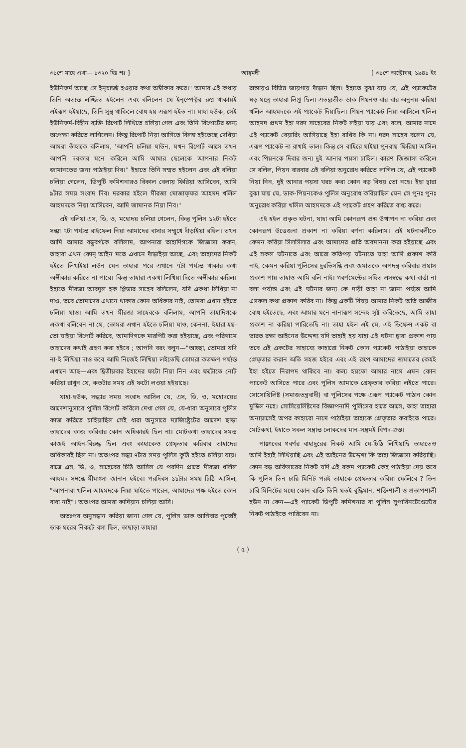৩১শে মাহে এখা— ১৩২০ হিঃ শঃ ] আহ্‌মদী [ ৩১শে অক্টোবর, ১৯৪১ ইং
ইউনিফর্ম আছে সে ইন্‌চার্জ্জ হওয়ার কথা অস্বীকার করে।" আমার এই কথায় তিনি অত্যন্ত লজ্জিত হইলেন এবং বলিলেন যে ইন্‌স্পেক্টর রুগ্ন থাকায়ই এইরূপ হইয়াছে, তিনি সুস্থ থাকিলে বোধ হয় এরূপ হইত না। যাহা হউক, সেই ইউনিফর্ম-বিহীন ব্যক্তি রিপোর্ট লিখিতে চলিয়া গেল এবং তিনি রিপোর্টের জন্য অপেক্ষা করিতে লাগিলেন। কিন্তু রিপোর্ট নিয়া আসিতে বিলম্ব হইতেছে দেখিয়া আমরা তাঁহাকে বলিলাম, 'আপনি চলিয়া যাউন, যখন রিপোর্ট আসে তখন আপনি দরকার মনে করিলে আমি আমার ছেলেকে আপনার নিকট জামানতের জন্য পাঠাইয়া দিব।" ইহাতে তিনি সম্মত হইলেন এবং এই বলিয়া চলিয়া গেলেন, 'ডিপুটি কমিশনারও বিকাল বেলায় ফিরিয়া আসিবেন, আমি ৯টার সময় সংবাদ দিব। দরকার হইলে মীরজা মোজাফ্‌ফর আহমদ খলিল আহমদকে নিয়া আসিবেন, আমি জামানত নিয়া নিব।"
এই বলিয়া এস, ডি, ও, মহোদয় চলিয়া গেলেন, কিন্তু পুলিস ১২টা হইতে সন্ধ্যা ৭টা পর্য্যন্ত রাইফেল নিয়া আমাদের বাসার সম্মুখে দাঁড়াইয়া রহিল। তখন আমি আমার বন্ধুবর্গকে বলিলাম, আপনারা তাহাদিগকে জিজ্ঞাসা করুন, তাহারা এখন কোন্ আইন মতে এখানে দাঁড়াইয়া আছে, এবং তাহাদের নিকট হইতে লিখাইয়া লউন যেন তাহারা পরে এখানে ৭টা পর্য্যন্ত থাকার কথা অস্বীকার করিতে না পারে। কিন্তু তাহারা একথা লিখিয়া দিতে অস্বীকার করিল। ইহাতে মীরজা আবদুল হক প্লিডার সাহেব বলিলেন, যদি একথা লিখিয়া না দাও, তবে তোমাদের এখানে থাকার কোন অধিকার নাই, তোমরা এখান হইতে চলিয়া যাও। আমি তখন মীরজা সাহেবকে বলিলাম, আপনি তাহাদিগকে একথা বলিবেন না যে, তোমরা এখান হইতে চলিয়া যাও, কেননা, ইহারা হয়-তো যাইয়া রিপোর্ট করিবে, আমাদিগকে মারপিট করা হইয়াছে, এবং পরিণামে তাহাদের কথাই গ্রহণ করা হইবে ; আপনি বরং বলুন—"আচ্ছা, তোমরা যদি না-ই লিখিয়া দাও তবে আমি নিজেই লিখিয়া লইতেছি তোমরা কতক্ষণ পর্য্যন্ত এখানে আছ—এবং দ্বিতীয়বার ইহাদের ফটো নিয়া নিন এবং ফটোতে নোট করিয়া রাখুন যে, কতটার সময় এই ফটো লওয়া হইয়াছে।
যাহা-হউক, সন্ধ্যার সময় সংবাদ আসিল যে, এস, ডি, ও, মহোদয়ের আদেশানুসারে পুলিস রিপোর্ট করিলে দেখা গেল যে, যে-ধারা অনুসারে পুলিস কাজ করিতে চাহিয়াছিল সেই ধারা অনুসারে ম্যাজিষ্ট্রেটের আদেশ ছাড়া তাহাদের কাজ করিবার কোন অধিকারই ছিল না। মোটকথা তাহাদের সমস্ত কাজই আইন-বিরুদ্ধ ছিল এবং কাহাকেও গ্রেফ্‌তার করিবার তাহাদের অধিকারই ছিল না। অতঃপর সন্ধ্যা ৭টার সময় পুলিস কুঠি হইতে চলিয়া যায়। রাত্রে এস, ডি, ও, সাহেবের চিঠি আসিল যে পরদিন প্রাতে মীরজা খলিল আহমদ সম্বন্ধে মীমাংসা জানান হইবে। পরদিবস ১১টার সময় চিঠি আসিল, "আপনারা খলিল আহমদকে নিয়া যাইতে পারেন, আমাদের পক্ষ হইতে কোন বাধা নাই"। অতঃপর আমরা কাদিয়ান চলিয়া আসি।
অতঃপর অনুসন্ধান করিয়া জানা গেল যে, পুলিস ডাক আসিবার পূর্ব্বেই ডাক ঘরের নিকটে বসা ছিল, তাছাড়া তাহারা
রাস্তায়ও বিভিন্ন জায়গায় দাঁড়ান ছিল। ইহাতে বুঝা যায় যে, এই প্যাকেটের ষড়-যন্ত্রে তাহারা লিপ্ত ছিল। এতদ্ব্যতীত ডাক পিয়নও বার বার অনুনয় করিয়া খলিল আহমদকে এই প্যাকেট দিয়াছিল। পিয়ন প্যাকেট নিয়া আসিলে খলিল আহমদ প্রথম ইহা দরদ সাহেবের নিকট লইয়া যায় এবং বলে, আমার নামে এই প্যাকেট বেয়ারিং আসিয়াছে ইহা রাখিব কি না। দরদ সাহেব বলেন যে, এরূপ প্যাকেট না রাখাই ভাল। কিন্তু সে বাহিরে যাইয়া পুনরায় ফিরিয়া আসিল এবং পিয়নকে দিবার জন্য দুই আনার পয়সা চাহিল। কারণ জিজ্ঞাসা করিলে সে বলিল, পিয়ন বারবার এই বলিয়া অনুরোধ করিতে লাগিল যে, এই প্যাকেট নিয়া নিন, দুই আনার পয়সা খরচ করা কোন বড় বিষয় তো নহে। ইহা দ্বারা বুঝা যায় যে, ডাক-পিয়নকেও পুলিস অনুরোধ করিয়াছিল যেন সে পুনঃ পুনঃ অনুরোধ করিয়া খলিল আহমদকে এই প্যাকেট গ্রহণ করিতে বাধ্য করে।
এই হইল প্রকৃত ঘটনা, যাহা আমি কোনরূপ প্রশ্ন উত্থাপন না করিয়া এবং কোনরূপ উত্তেজনা প্রকাশ না করিয়া বর্ণনা করিলাম। এই ঘটনাবলীতে কেমন করিয়া সিলসিলার এবং আমাদের প্রতি অবমাননা করা হইয়াছে এবং এই সকল ঘটনাতে এবং আরো কতিপয় ঘটনাতে যাহা আমি প্রকাশ করি নাই, কেমন করিয়া পুলিসের দুরভিসন্ধি এবং জমাতকে অপদস্থ করিবার প্রয়াস প্রকাশ পায় তাহাও আমি বলি নাই। গবর্ণমেন্টের সহিত এসম্বন্ধে কথা-বার্ত্তা না বলা পর্য্যন্ত এবং এই ঘটনার জন্য কে দায়ী তাহা না জানা পর্য্যন্ত আমি এসকল কথা প্রকাশ করিব না। কিন্তু একটি বিষয় আমার নিকট অতি আজীব বোধ হইতেছে, এবং আমার মনে নানারূপ সন্দেহ সৃষ্ট করিতেছে, আমি তাহা প্রকাশ না করিয়া পারিতেছি না। তাহা হইল এই যে, এই ডিফেন্স একট বা ভারত রক্ষা আইনের উদ্দেশ্য যদি তাহাই হয় যাহা এই ঘটনা দ্বারা প্রকাশ পায় তবে এই একটের সাহায্যে কাহারো নিকট কোন প্যাকেট পাঠাইয়া তাহাকে গ্রেফ্‌তার করান অতি সহজ হইবে এবং এই রূপে আমাদের জমাতের কেহই ইহা হইতে নিরাপদ থাকিবে না। কল্য হয়তো আমার নামে এমন কোন প্যাকেট আসিতে পারে এবং পুলিস আমাকে গ্রেফ্‌তার করিয়া লইতে পারে। সোসোয়িলিষ্ট (সমাজতন্ত্রবাদী) বা পুলিসের পক্ষে এরূপ প্যাকেট পাঠান কোন মুস্কিল নহে। সোসিয়েলিষ্টদের বিজ্ঞাপনাদি পুলিসের হাতে আসে, তাহা তাহারা অনায়াসেই অপর কাহারো নামে পাঠাইয়া তাহাকে গ্রেফ্‌তার করাইতে পারে। মোটকথা, ইহাতে সকল সম্ভ্রান্ত লোকদের মান-সম্ভ্রমই বিপদ-গ্রস্ত।
পাঞ্জাবের গবর্ণর বাহাদুরের নিকট আমি যে-চিঠি লিখিয়াছি তাহাতেও আমি ইহাই লিখিয়াছি এবং এই আইনের উদ্দেশ্য কি তাহা জিজ্ঞাসা করিয়াছি। কোন বড় অফিসারের নিকট যদি এই রকম প্যাকেট কেহ পাঠাইয়া দেয় তবে কি পুলিস তিন চারি মিনিট পরই তাহাকে গ্রেফতার করিয়া ফেলিবে ? তিন চারি মিনিটের মধ্যে কোন ব্যক্তি তিনি যতই বুদ্ধিমান, শক্তিশালী ও প্রতাপশালী হউন না কেন—এই প্যাকেট ডিপুটি কমিশনার বা পুলিস সুপারিনটেণ্ডেন্টের নিকট পাঠাইতে পারিবেন না।
( ৫ )